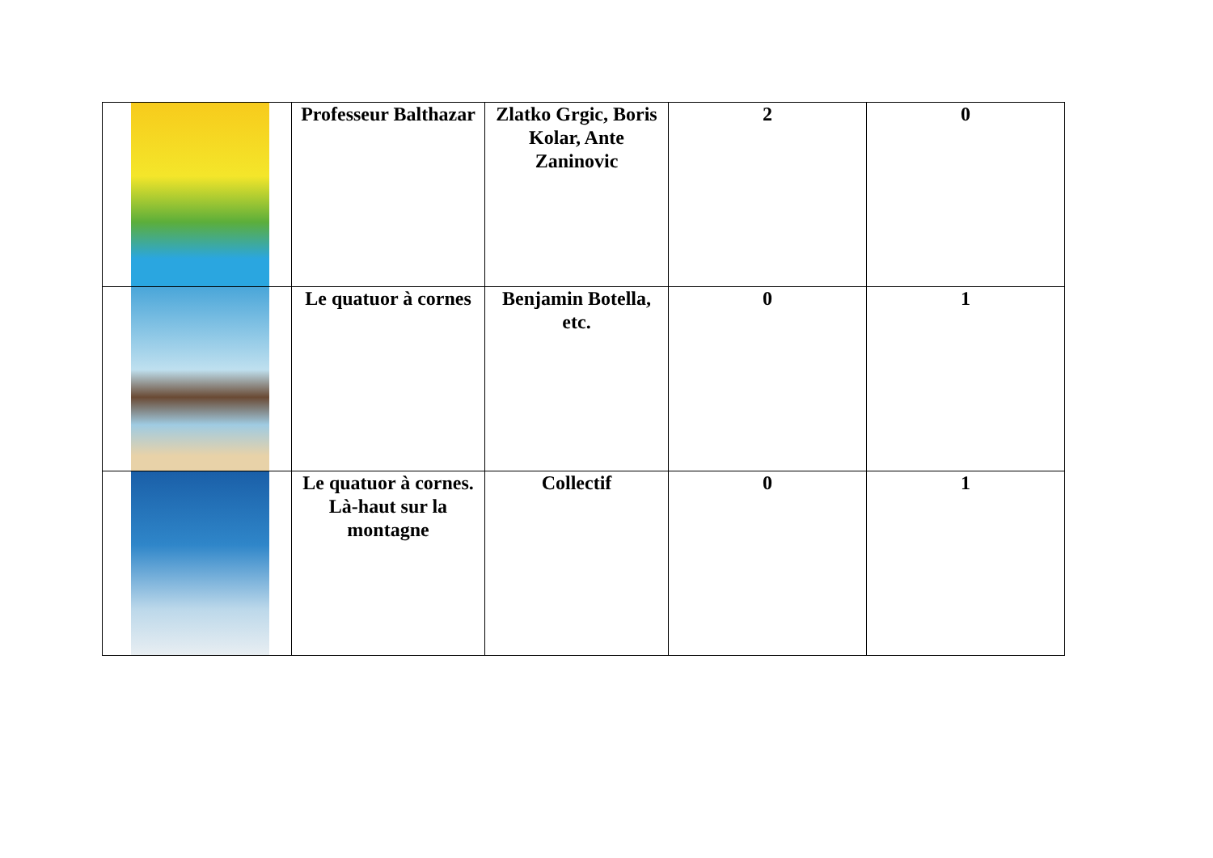| | Professeur Balthazar | Zlatko Grgic, Boris Kolar, Ante Zaninovic | 2 | 0 |
| | Le quatuor à cornes | Benjamin Botella, etc. | 0 | 1 |
| | Le quatuor à cornes. Là-haut sur la montagne | Collectif | 0 | 1 |